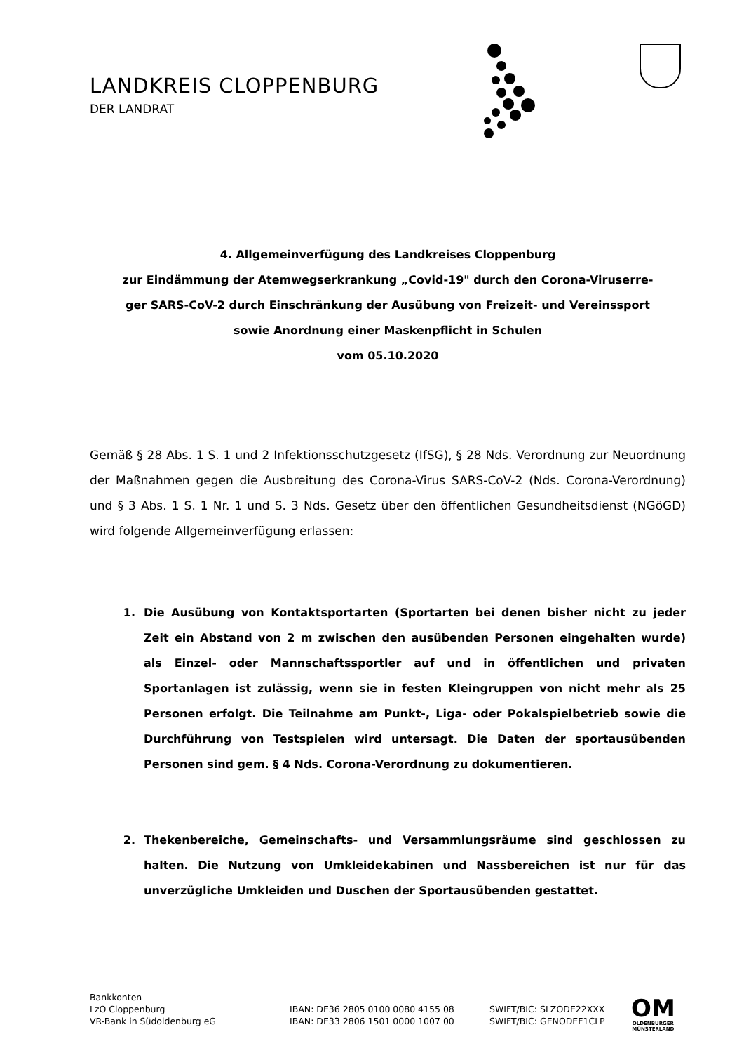LANDKREIS CLOPPENBURG
DER LANDRAT
4. Allgemeinverfügung des Landkreises Cloppenburg
zur Eindämmung der Atemwegserkrankung „Covid-19" durch den Corona-Viruserre-
ger SARS-CoV-2 durch Einschränkung der Ausübung von Freizeit- und Vereinssport
sowie Anordnung einer Maskenpflicht in Schulen
vom 05.10.2020
Gemäß § 28 Abs. 1 S. 1 und 2 Infektionsschutzgesetz (IfSG), § 28 Nds. Verordnung zur Neuordnung der Maßnahmen gegen die Ausbreitung des Corona-Virus SARS-CoV-2 (Nds. Corona-Verordnung) und § 3 Abs. 1 S. 1 Nr. 1 und S. 3 Nds. Gesetz über den öffentlichen Gesundheitsdienst (NGöGD) wird folgende Allgemeinverfügung erlassen:
1. Die Ausübung von Kontaktsportarten (Sportarten bei denen bisher nicht zu jeder Zeit ein Abstand von 2 m zwischen den ausübenden Personen eingehalten wurde) als Einzel- oder Mannschaftssportler auf und in öffentlichen und privaten Sportanlagen ist zulässig, wenn sie in festen Kleingruppen von nicht mehr als 25 Personen erfolgt. Die Teilnahme am Punkt-, Liga- oder Pokalspielbetrieb sowie die Durchführung von Testspielen wird untersagt. Die Daten der sportausübenden Personen sind gem. § 4 Nds. Corona-Verordnung zu dokumentieren.
2. Thekenbereiche, Gemeinschafts- und Versammlungsräume sind geschlossen zu halten. Die Nutzung von Umkleidekabinen und Nassbereichen ist nur für das unverzügliche Umkleiden und Duschen der Sportausübenden gestattet.
Bankkonten
LzO Cloppenburg
VR-Bank in Südoldenburg eG
IBAN: DE36 2805 0100 0080 4155 08
IBAN: DE33 2806 1501 0000 1007 00
SWIFT/BIC: SLZODE22XXX
SWIFT/BIC: GENODEF1CLP
OM
OLDENBURGER
MÜNSTERLAND